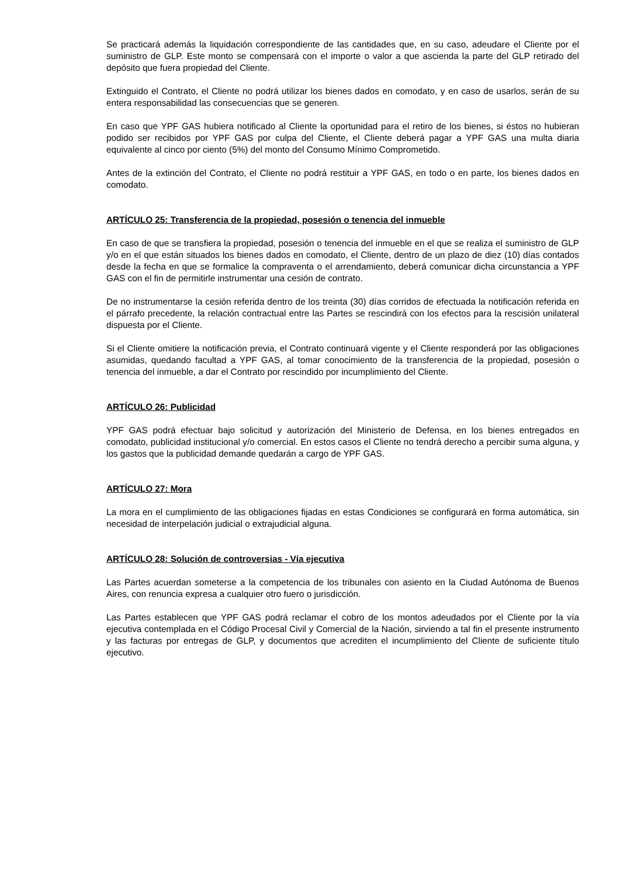Se practicará además la liquidación correspondiente de las cantidades que, en su caso, adeudare el Cliente por el suministro de GLP. Este monto se compensará con el importe o valor a que ascienda la parte del GLP retirado del depósito que fuera propiedad del Cliente.
Extinguido el Contrato, el Cliente no podrá utilizar los bienes dados en comodato, y en caso de usarlos, serán de su entera responsabilidad las consecuencias que se generen.
En caso que YPF GAS hubiera notificado al Cliente la oportunidad para el retiro de los bienes, si éstos no hubieran podido ser recibidos por YPF GAS por culpa del Cliente, el Cliente deberá pagar a YPF GAS una multa diaria equivalente al cinco por ciento (5%) del monto del Consumo Mínimo Comprometido.
Antes de la extinción del Contrato, el Cliente no podrá restituir a YPF GAS, en todo o en parte, los bienes dados en comodato.
ARTÍCULO 25: Transferencia de la propiedad, posesión o tenencia del inmueble
En caso de que se transfiera la propiedad, posesión o tenencia del inmueble en el que se realiza el suministro de GLP y/o en el que están situados los bienes dados en comodato, el Cliente, dentro de un plazo de diez (10) días contados desde la fecha en que se formalice la compraventa o el arrendamiento, deberá comunicar dicha circunstancia a YPF GAS con el fin de permitirle instrumentar una cesión de contrato.
De no instrumentarse la cesión referida dentro de los treinta (30) días corridos de efectuada la notificación referida en el párrafo precedente, la relación contractual entre las Partes se rescindirá con los efectos para la rescisión unilateral dispuesta por el Cliente.
Si el Cliente omitiere la notificación previa, el Contrato continuará vigente y el Cliente responderá por las obligaciones asumidas, quedando facultad a YPF GAS, al tomar conocimiento de la transferencia de la propiedad, posesión o tenencia del inmueble, a dar el Contrato por rescindido por incumplimiento del Cliente.
ARTÍCULO 26: Publicidad
YPF GAS podrá efectuar bajo solicitud y autorización del Ministerio de Defensa, en los bienes entregados en comodato, publicidad institucional y/o comercial. En estos casos el Cliente no tendrá derecho a percibir suma alguna, y los gastos que la publicidad demande quedarán a cargo de YPF GAS.
ARTÍCULO 27: Mora
La mora en el cumplimiento de las obligaciones fijadas en estas Condiciones se configurará en forma automática, sin necesidad de interpelación judicial o extrajudicial alguna.
ARTÍCULO 28: Solución de controversias - Vía ejecutiva
Las Partes acuerdan someterse a la competencia de los tribunales con asiento en la Ciudad Autónoma de Buenos Aires, con renuncia expresa a cualquier otro fuero o jurisdicción.
Las Partes establecen que YPF GAS podrá reclamar el cobro de los montos adeudados por el Cliente por la vía ejecutiva contemplada en el Código Procesal Civil y Comercial de la Nación, sirviendo a tal fin el presente instrumento y las facturas por entregas de GLP, y documentos que acrediten el incumplimiento del Cliente de suficiente título ejecutivo.